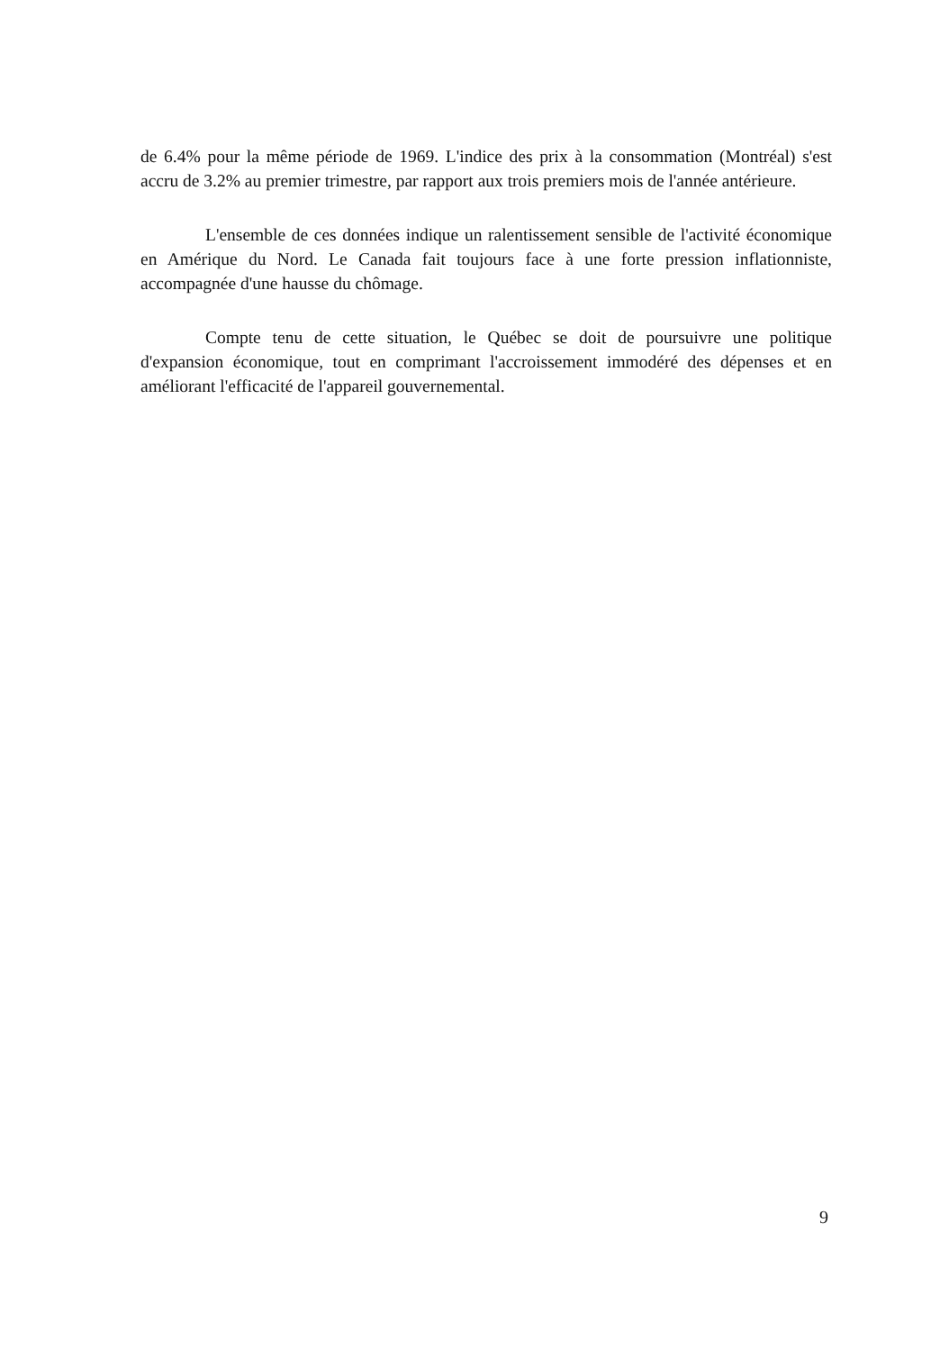de 6.4% pour la même période de 1969. L'indice des prix à la consommation (Montréal) s'est accru de 3.2% au premier trimestre, par rapport aux trois premiers mois de l'année antérieure.
L'ensemble de ces données indique un ralentissement sensible de l'activité économique en Amérique du Nord. Le Canada fait toujours face à une forte pression inflationniste, accompagnée d'une hausse du chômage.
Compte tenu de cette situation, le Québec se doit de poursuivre une politique d'expansion économique, tout en comprimant l'accroissement immodéré des dépenses et en améliorant l'efficacité de l'appareil gouvernemental.
9